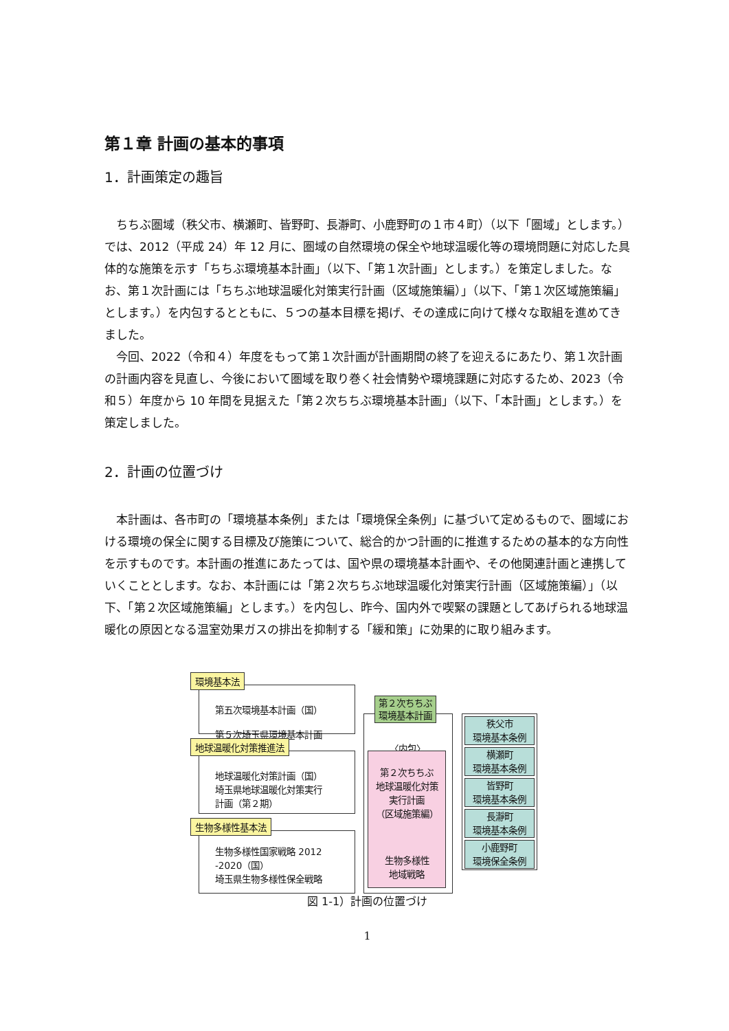第１章 計画の基本的事項
1．計画策定の趣旨
ちちぶ圏域（秩父市、横瀬町、皆野町、長瀞町、小鹿野町の１市４町）（以下「圏域」とします。）では、2012（平成 24）年 12 月に、圏域の自然環境の保全や地球温暖化等の環境問題に対応した具体的な施策を示す「ちちぶ環境基本計画」（以下、「第１次計画」とします。）を策定しました。なお、第１次計画には「ちちぶ地球温暖化対策実行計画（区域施策編）」（以下、「第１次区域施策編」とします。）を内包するとともに、５つの基本目標を掲げ、その達成に向けて様々な取組を進めてきました。
今回、2022（令和４）年度をもって第１次計画が計画期間の終了を迎えるにあたり、第１次計画の計画内容を見直し、今後において圏域を取り巻く社会情勢や環境課題に対応するため、2023（令和５）年度から 10 年間を見据えた「第２次ちちぶ環境基本計画」（以下、「本計画」とします。）を策定しました。
2．計画の位置づけ
本計画は、各市町の「環境基本条例」または「環境保全条例」に基づいて定めるもので、圏域における環境の保全に関する目標及び施策について、総合的かつ計画的に推進するための基本的な方向性を示すものです。本計画の推進にあたっては、国や県の環境基本計画や、その他関連計画と連携していくこととします。なお、本計画には「第２次ちちぶ地球温暖化対策実行計画（区域施策編）」（以下、「第２次区域施策編」とします。）を内包し、昨今、国内外で喫緊の課題としてあげられる地球温暖化の原因となる温室効果ガスの排出を抑制する「緩和策」に効果的に取り組みます。
環境基本法
第五次環境基本計画（国）
第５次埼玉県環境基本計画
地球温暖化対策推進法
地球温暖化対策計画（国）
埼玉県地球温暖化対策実行
計画（第２期）
生物多様性基本法
生物多様性国家戦略 2012
-2020（国）
埼玉県生物多様性保全戦略
第２次ちちぶ
環境基本計画
〈内包〉
第２次ちちぶ
地球温暖化対策
実行計画
（区域施策編）
生物多様性
地域戦略
秩父市
環境基本条例
横瀬町
環境基本条例
皆野町
環境基本条例
長瀞町
環境基本条例
小鹿野町
環境保全条例
図 1-1）計画の位置づけ
1